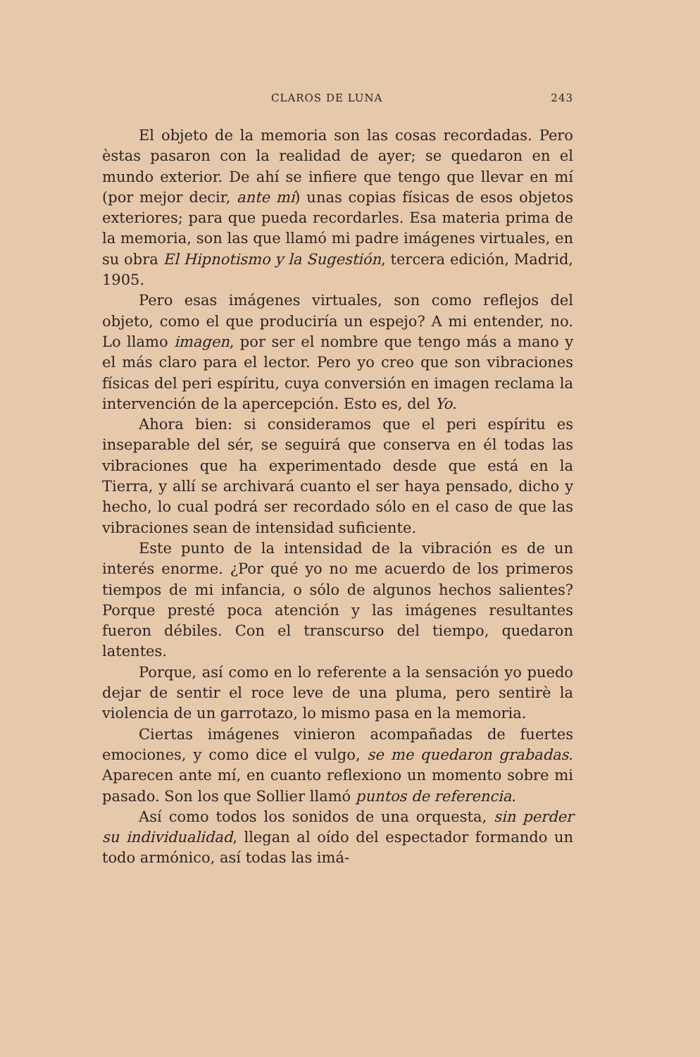CLAROS DE LUNA 243
El objeto de la memoria son las cosas recordadas. Pero èstas pasaron con la realidad de ayer; se quedaron en el mundo exterior. De ahí se infiere que tengo que llevar en mí (por mejor decir, ante mí) unas copias físicas de esos objetos exteriores; para que pueda recordarles. Esa materia prima de la memoria, son las que llamó mi padre imágenes virtuales, en su obra El Hipnotismo y la Sugestión, tercera edición, Madrid, 1905.
Pero esas imágenes virtuales, son como reflejos del objeto, como el que produciría un espejo? A mi entender, no. Lo llamo imagen, por ser el nombre que tengo más a mano y el más claro para el lector. Pero yo creo que son vibraciones físicas del peri espíritu, cuya conversión en imagen reclama la intervención de la apercepción. Esto es, del Yo.
Ahora bien: si consideramos que el peri espíritu es inseparable del sér, se seguirá que conserva en él todas las vibraciones que ha experimentado desde que está en la Tierra, y allí se archivará cuanto el ser haya pensado, dicho y hecho, lo cual podrá ser recordado sólo en el caso de que las vibraciones sean de intensidad suficiente.
Este punto de la intensidad de la vibración es de un interés enorme. ¿Por qué yo no me acuerdo de los primeros tiempos de mi infancia, o sólo de algunos hechos salientes? Porque presté poca atención y las imágenes resultantes fueron débiles. Con el transcurso del tiempo, quedaron latentes.
Porque, así como en lo referente a la sensación yo puedo dejar de sentir el roce leve de una pluma, pero sentirè la violencia de un garrotazo, lo mismo pasa en la memoria.
Ciertas imágenes vinieron acompañadas de fuertes emociones, y como dice el vulgo, se me quedaron grabadas. Aparecen ante mí, en cuanto reflexiono un momento sobre mi pasado. Son los que Sollier llamó puntos de referencia.
Así como todos los sonidos de una orquesta, sin perder su individualidad, llegan al oído del espectador formando un todo armónico, así todas las imá-